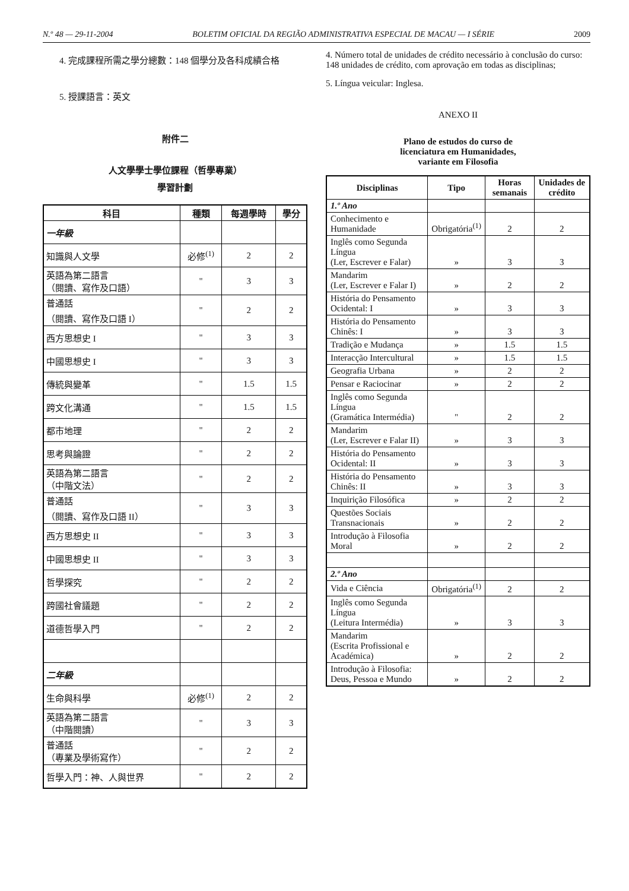N.º 48 — 29-11-2004 BOLETIM OFICIAL DA REGIÃO ADMINISTRATIVA ESPECIAL DE MACAU — I SÉRIE 2009
4. 完成課程所需之學分總數：148 個學分及各科成績合格
5. 授課語言：英文
附件二
人文學學士學位課程（哲學專業）
學習計劃
| 科目 | 種類 | 每週學時 | 學分 |
| --- | --- | --- | --- |
| 一年級 | | | |
| 知識與人文學 | 必修<sup>(1)</sup> | 2 | 2 |
| 英語為第二語言 （閱讀、寫作及口語） | " | 3 | 3 |
| 普通話 （閱讀、寫作及口語 I） | " | 2 | 2 |
| 西方思想史 I | " | 3 | 3 |
| 中國思想史 I | " | 3 | 3 |
| 傳統與變革 | " | 1.5 | 1.5 |
| 跨文化溝通 | " | 1.5 | 1.5 |
| 都市地理 | " | 2 | 2 |
| 思考與論證 | " | 2 | 2 |
| 英語為第二語言 （中階文法） | " | 2 | 2 |
| 普通話 （閱讀、寫作及口語 II） | " | 3 | 3 |
| 西方思想史 II | " | 3 | 3 |
| 中國思想史 II | " | 3 | 3 |
| 哲學探究 | " | 2 | 2 |
| 跨國社會議題 | " | 2 | 2 |
| 道德哲學入門 | " | 2 | 2 |
| 二年級 | | | |
| 生命與科學 | 必修<sup>(1)</sup> | 2 | 2 |
| 英語為第二語言 （中階閱讀） | " | 3 | 3 |
| 普通話 （專業及學術寫作） | " | 2 | 2 |
| 哲學入門：神、人與世界 | " | 2 | 2 |
4. Número total de unidades de crédito necessário à conclusão do curso: 148 unidades de crédito, com aprovação em todas as disciplinas;
5. Língua veicular: Inglesa.
ANEXO II
Plano de estudos do curso de
licenciatura em Humanidades,
variante em Filosofia
| Disciplinas | Tipo | Horas semanais | Unidades de crédito |
| --- | --- | --- | --- |
| 1.º Ano | | | |
| Conhecimento e Humanidade | Obrigatória<sup>(1)</sup> | 2 | 2 |
| Inglês como Segunda Língua (Ler, Escrever e Falar) | » | 3 | 3 |
| Mandarim (Ler, Escrever e Falar I) | » | 2 | 2 |
| História do Pensamento Ocidental: I | » | 3 | 3 |
| História do Pensamento Chinês: I | » | 3 | 3 |
| Tradição e Mudança | » | 1.5 | 1.5 |
| Interacção Intercultural | » | 1.5 | 1.5 |
| Geografia Urbana | » | 2 | 2 |
| Pensar e Raciocinar | » | 2 | 2 |
| Inglês como Segunda Língua (Gramática Intermédia) | " | 2 | 2 |
| Mandarim (Ler, Escrever e Falar II) | » | 3 | 3 |
| História do Pensamento Ocidental: II | » | 3 | 3 |
| História do Pensamento Chinês: II | » | 3 | 3 |
| Inquirição Filosófica | » | 2 | 2 |
| Questões Sociais Transnacionais | » | 2 | 2 |
| Introdução à Filosofia Moral | » | 2 | 2 |
| 2.º Ano | | | |
| Vida e Ciência | Obrigatória<sup>(1)</sup> | 2 | 2 |
| Inglês como Segunda Língua (Leitura Intermédia) | » | 3 | 3 |
| Mandarim (Escrita Profissional e Académica) | » | 2 | 2 |
| Introdução à Filosofia: Deus, Pessoa e Mundo | » | 2 | 2 |